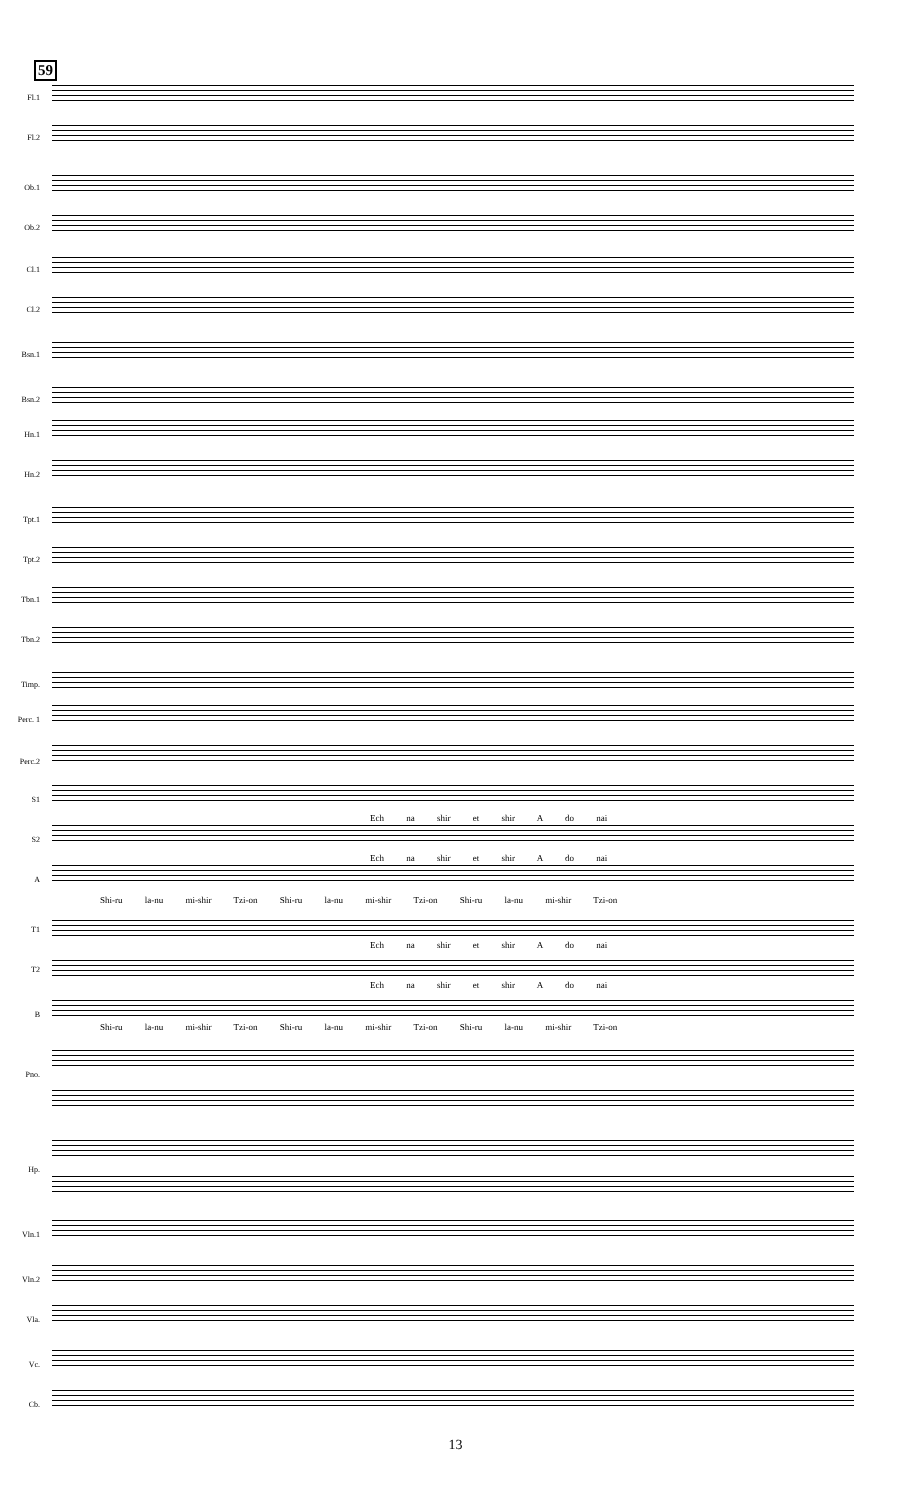59
Fl.1
Fl.2
Ob.1
Ob.2
Cl.1
Cl.2
Bsn.1
Bsn.2
Hn.1
Hn.2
Tpt.1
Tpt.2
Tbn.1
Tbn.2
Timp.
Perc. 1
Perc.2
S1
Ech na shir et shir A do nai
S2
Ech na shir et shir A do nai
A
Shi-ru la-nu mi-shir Tzi-on Shi-ru la-nu mi-shir Tzi-on Shi-ru la-nu mi-shir Tzi-on
T1
Ech na shir et shir A do nai
T2
Ech na shir et shir A do nai
B
Shi-ru la-nu mi-shir Tzi-on Shi-ru la-nu mi-shir Tzi-on Shi-ru la-nu mi-shir Tzi-on
Pno.
Hp.
Vln.1
Vln.2
Vla.
Vc.
Cb.
13